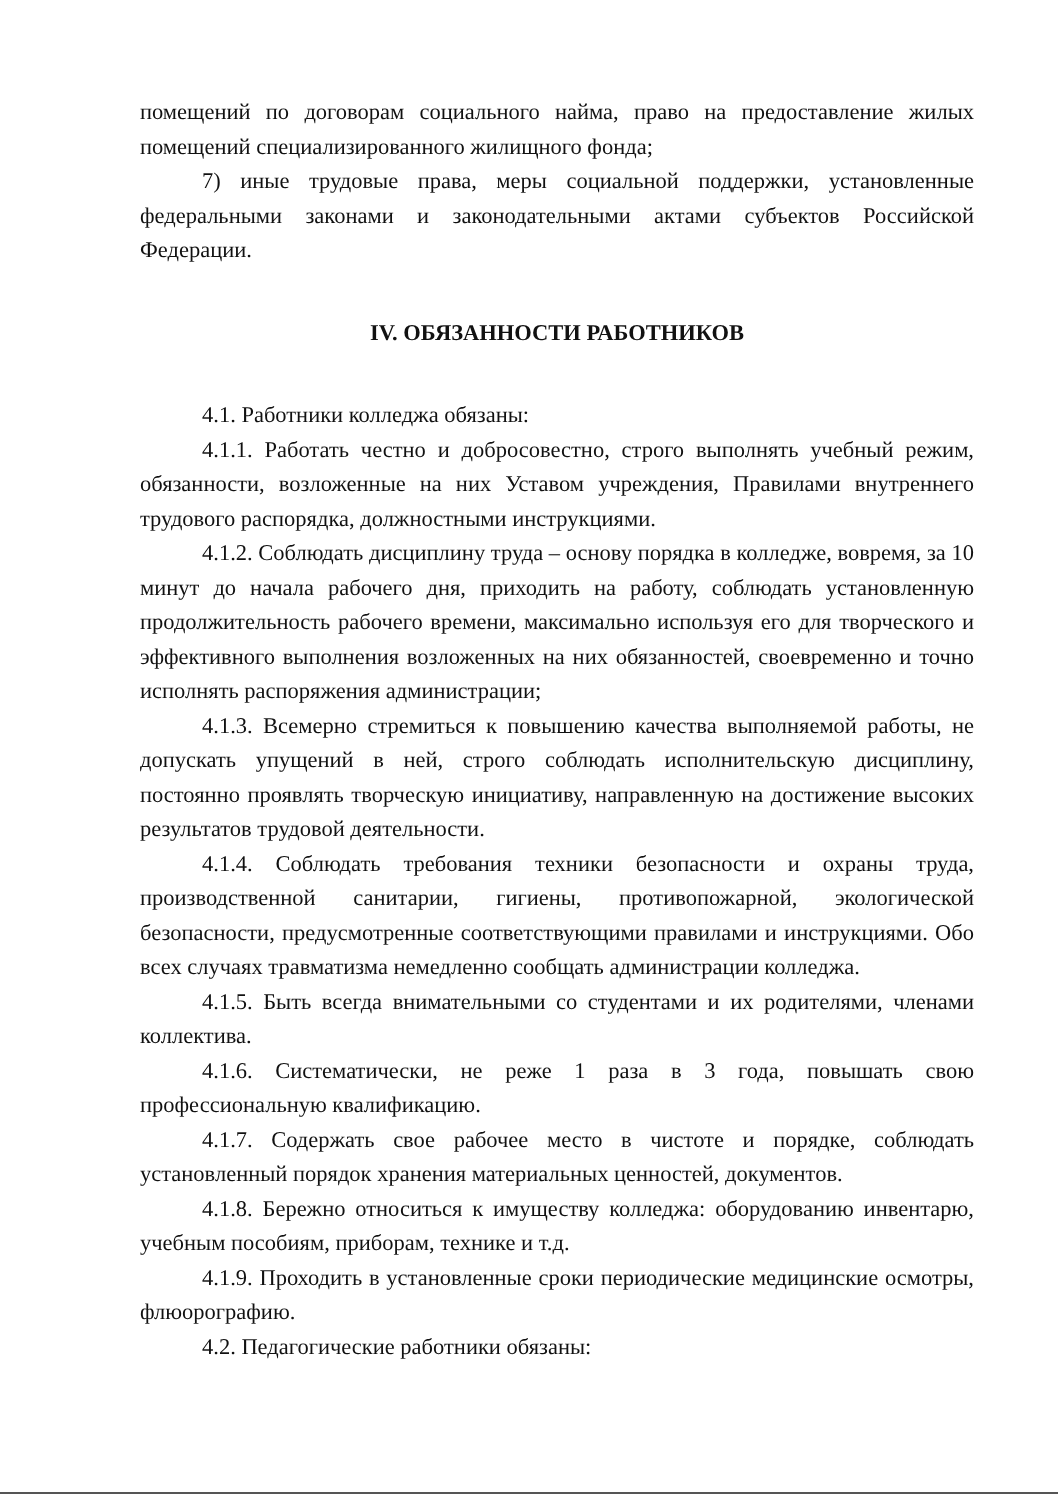помещений по договорам социального найма, право на предоставление жилых помещений специализированного жилищного фонда;
7) иные трудовые права, меры социальной поддержки, установленные федеральными законами и законодательными актами субъектов Российской Федерации.
IV. ОБЯЗАННОСТИ РАБОТНИКОВ
4.1. Работники колледжа обязаны:
4.1.1. Работать честно и добросовестно, строго выполнять учебный режим, обязанности, возложенные на них Уставом учреждения, Правилами внутреннего трудового распорядка, должностными инструкциями.
4.1.2. Соблюдать дисциплину труда – основу порядка в колледже, вовремя, за 10 минут до начала рабочего дня, приходить на работу, соблюдать установленную продолжительность рабочего времени, максимально используя его для творческого и эффективного выполнения возложенных на них обязанностей, своевременно и точно исполнять распоряжения администрации;
4.1.3. Всемерно стремиться к повышению качества выполняемой работы, не допускать упущений в ней, строго соблюдать исполнительскую дисциплину, постоянно проявлять творческую инициативу, направленную на достижение высоких результатов трудовой деятельности.
4.1.4. Соблюдать требования техники безопасности и охраны труда, производственной санитарии, гигиены, противопожарной, экологической безопасности, предусмотренные соответствующими правилами и инструкциями. Обо всех случаях травматизма немедленно сообщать администрации колледжа.
4.1.5. Быть всегда внимательными со студентами и их родителями, членами коллектива.
4.1.6. Систематически, не реже 1 раза в 3 года, повышать свою профессиональную квалификацию.
4.1.7. Содержать свое рабочее место в чистоте и порядке, соблюдать установленный порядок хранения материальных ценностей, документов.
4.1.8. Бережно относиться к имуществу колледжа: оборудованию инвентарю, учебным пособиям, приборам, технике и т.д.
4.1.9. Проходить в установленные сроки периодические медицинские осмотры, флюорографию.
4.2. Педагогические работники обязаны: